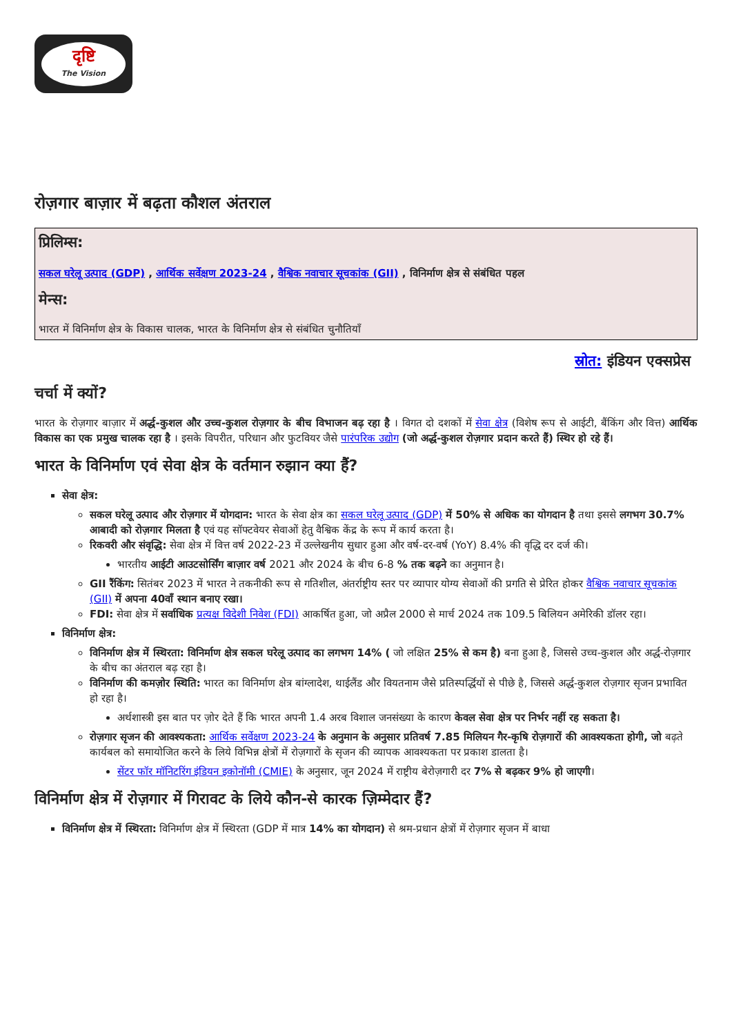दृष्टि
The Vision
रोज़गार बाज़ार में बढ़ता कौशल अंतराल
प्रिलिम्स:
सकल घरेलू उत्पाद (GDP) , आर्थिक सर्वेक्षण 2023-24 , वैश्विक नवाचार सूचकांक (GII) , विनिर्माण क्षेत्र से संबंधित पहल
मेन्स:
भारत में विनिर्माण क्षेत्र के विकास चालक, भारत के विनिर्माण क्षेत्र से संबंधित चुनौतियाँ
स्रोत: इंडियन एक्सप्रेस
चर्चा में क्यों?
भारत के रोज़गार बाज़ार में अर्द्ध-कुशल और उच्च-कुशल रोज़गार के बीच विभाजन बढ़ रहा है । विगत दो दशकों में सेवा क्षेत्र (विशेष रूप से आईटी, बैंकिंग और वित्त) आर्थिक विकास का एक प्रमुख चालक रहा है । इसके विपरीत, परिधान और फुटवियर जैसे पारंपरिक उद्योग (जो अर्द्ध-कुशल रोज़गार प्रदान करते हैं) स्थिर हो रहे हैं।
भारत के विनिर्माण एवं सेवा क्षेत्र के वर्तमान रुझान क्या हैं?
सेवा क्षेत्र:
सकल घरेलू उत्पाद और रोज़गार में योगदान: भारत के सेवा क्षेत्र का सकल घरेलू उत्पाद (GDP) में 50% से अधिक का योगदान है तथा इससे लगभग 30.7% आबादी को रोज़गार मिलता है एवं यह सॉफ्टवेयर सेवाओं हेतु वैश्विक केंद्र के रूप में कार्य करता है।
रिकवरी और संवृद्धि: सेवा क्षेत्र में वित्त वर्ष 2022-23 में उल्लेखनीय सुधार हुआ और वर्ष-दर-वर्ष (YoY) 8.4% की वृद्धि दर दर्ज की।
भारतीय आईटी आउटसोर्सिंग बाज़ार वर्ष 2021 और 2024 के बीच 6-8 % तक बढ़ने का अनुमान है।
GII रैंकिंग: सितंबर 2023 में भारत ने तकनीकी रूप से गतिशील, अंतर्राष्ट्रीय स्तर पर व्यापार योग्य सेवाओं की प्रगति से प्रेरित होकर वैश्विक नवाचार सूचकांक (GII) में अपना 40वाँ स्थान बनाए रखा।
FDI: सेवा क्षेत्र में सर्वाधिक प्रत्यक्ष विदेशी निवेश (FDI) आकर्षित हुआ, जो अप्रैल 2000 से मार्च 2024 तक 109.5 बिलियन अमेरिकी डॉलर रहा।
विनिर्माण क्षेत्र:
विनिर्माण क्षेत्र में स्थिरता: विनिर्माण क्षेत्र सकल घरेलू उत्पाद का लगभग 14% ( जो लक्षित 25% से कम है) बना हुआ है, जिससे उच्च-कुशल और अर्द्ध-रोज़गार के बीच का अंतराल बढ़ रहा है।
विनिर्माण की कमज़ोर स्थिति: भारत का विनिर्माण क्षेत्र बांग्लादेश, थाईलैंड और वियतनाम जैसे प्रतिस्पर्द्धियों से पीछे है, जिससे अर्द्ध-कुशल रोज़गार सृजन प्रभावित हो रहा है।
अर्थशास्त्री इस बात पर ज़ोर देते हैं कि भारत अपनी 1.4 अरब विशाल जनसंख्या के कारण केवल सेवा क्षेत्र पर निर्भर नहीं रह सकता है।
रोज़गार सृजन की आवश्यकता: आर्थिक सर्वेक्षण 2023-24 के अनुमान के अनुसार प्रतिवर्ष 7.85 मिलियन गैर-कृषि रोज़गारों की आवश्यकता होगी, जो बढ़ते कार्यबल को समायोजित करने के लिये विभिन्न क्षेत्रों में रोज़गारों के सृजन की व्यापक आवश्यकता पर प्रकाश डालता है।
सेंटर फॉर मॉनिटरिंग इंडियन इकोनॉमी (CMIE) के अनुसार, जून 2024 में राष्ट्रीय बेरोज़गारी दर 7% से बढ़कर 9% हो जाएगी।
विनिर्माण क्षेत्र में रोज़गार में गिरावट के लिये कौन-से कारक ज़िम्मेदार हैं?
विनिर्माण क्षेत्र में स्थिरता: विनिर्माण क्षेत्र में स्थिरता (GDP में मात्र 14% का योगदान) से श्रम-प्रधान क्षेत्रों में रोज़गार सृजन में बाधा